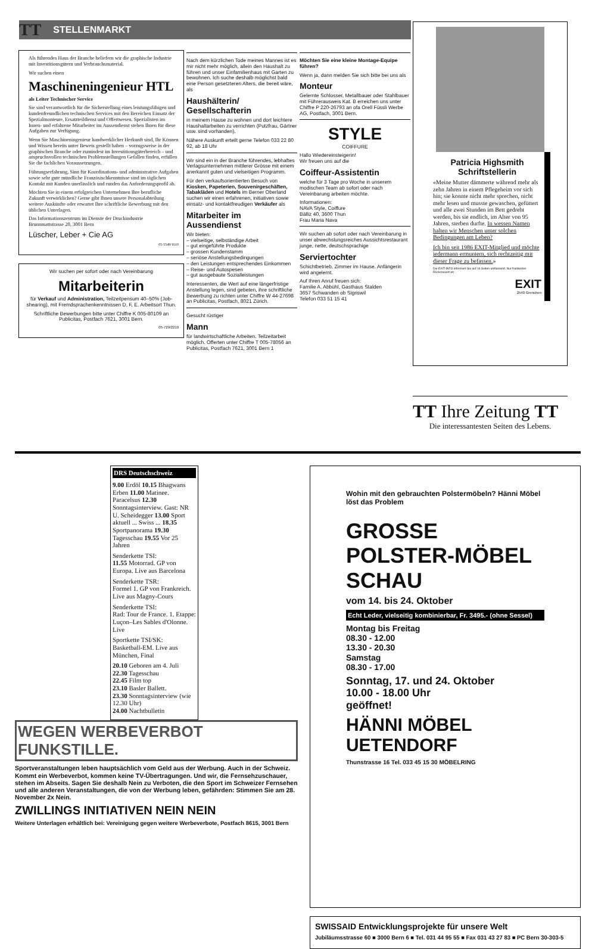TT STELLENMARKT
Als führendes Haus der Branche beliefern wir die graphische Industrie mit Investitionsgütern und Verbrauchsmaterial.
Wir suchen einen
Maschineningenieur HTL
als Leiter Technischer Service
Sie sind verantwortlich für die Sicherstellung eines leistungsfähigen und kundenfreundlichen technischen Services mit den Bereichen Einsatz der Spezialmonteure, Ersatzteildienst und Offertwesen. Spezialisten im Innen- und erfahrene Mitarbeiter im Aussendienst stehen Ihnen für diese Aufgaben zur Verfügung.
Wenn Sie Maschineningenieur handwerklicher Herkunft sind, Ihr Können und Wissen bereits unter Beweis gestellt haben – vorzugsweise in der graphischen Branche oder zumindest im Investitionsgüterbereich – und anspruchsvollen technischen Problemstellungen Gefallen finden, erfüllen Sie die fachlichen Voraussetzungen.
Führungserfahrung, Sinn für Koordinations- und administrative Aufgaben sowie sehr gute mündliche Französischkenntnisse sind im täglichen Kontakt mit Kunden unerlässlich und runden das Anforderungsprofil ab.
Möchten Sie in einem erfolgreichen Unternehmen Ihre berufliche Zukunft verwirklichen? Gerne gibt Ihnen unsere Personalabteilung weitere Auskünfte oder erwartet Ihre schriftliche Bewerbung mit den üblichen Unterlagen.
Das Informationszentrum im Dienste der Druckindustrie Brunnmattstrasse 20, 3001 Bern
Lüscher, Leber + Cie AG
05-5549/1610
Wir suchen per sofort oder nach Vereinbarung
Mitarbeiterin
für Verkauf und Administration, Teilzeitpensum 40–50% (Job-shearing), mit Fremdsprachenkenntnissen D, F, E. Arbeitsort Thun.
Schriftliche Bewerbungen bitte unter Chiffre K 005-80109 an Publicitas, Postfach 7621, 3001 Bern.
05-729/2210
Nach dem kürzlichen Tode meines Mannes ist es mir nicht mehr möglich, allein den Haushalt zu führen und unser Einfamilienhaus mit Garten zu bewohnen. Ich suche deshalb möglichst bald eine Person gesetzteren Alters, die bereit wäre, als
Haushälterin/ Gesellschafterin
in meinem Hause zu wohnen und dort leichtere Haushaltarbeiten zu verrichten (Putzfrau, Gärtner usw. sind vorhanden).
Nähere Auskunft erteilt gerne Telefon 033 22 80 92, ab 18 Uhr
Wir sind ein in der Branche führendes, lebhaftes Verlagsunternehmen mittlerer Grösse mit einem anerkannt guten und vielseitigen Programm.
Für den verkaufsorientierten Besuch von Kiosken, Papeterien, Souvenirgeschäften, Tabakläden und Hotels im Berner Oberland suchen wir einen erfahrenen, initiativen sowie einsatz- und kontaktfreudigen Verkäufer als
Mitarbeiter im Aussendienst
Wir bieten:
– vielseitige, selbständige Arbeit
– gut eingeführte Produkte
– grossen Kundenstamm
– seriöse Anstellungsbedingungen
– den Leistungen entsprechendes Einkommen
– Reise- und Autospesen
– gut ausgebaute Sozialleistungen
Interessenten, die Wert auf eine längerfristige Anstellung legen, sind gebeten, ihre schriftliche Bewerbung zu richten unter Chiffre W 44-27698 an Publicitas, Postfach, 8021 Zürich.
Gesucht rüstiger
Mann
für landwirtschaftliche Arbeiten. Teilzeitarbeit möglich. Offerten unter Chiffre T 005-78056 an Publicitas, Postfach 7621, 3001 Bern 1
Möchten Sie eine kleine Montage-Equipe führen?
Wenn ja, dann melden Sie sich bitte bei uns als
Monteur
Gelernte Schlosser, Metallbauer oder Stahlbauer mit Führerausweis Kat. B erreichen uns unter Chiffre P 220-26793 an ofa Orell Füssli Werbe AG, Postfach, 3001 Bern.
STYLE
COIFFURE
Hallo Wiedereinsteigerin!
Wir freuen uns auf die
Coiffeur-Assistentin
welche für 3 Tage pro Woche in unserem modischen Team ab sofort oder nach Vereinbarung arbeiten möchte.
Informationen:
NAVA Style, Coiffure
Bälliz 40, 3600 Thun
Frau Maria Nava
Wir suchen ab sofort oder nach Vereinbarung in unser abwechslungsreiches Aussichtsrestaurant junge, nette, deutschsprachige
Serviertochter
Schichtbetrieb, Zimmer im Hause. Anfängerin wird angelernt.
Auf Ihren Anruf freuen sich:
Familie A. Abbühl, Gasthaus Stalden
3657 Schwanden ob Sigriswil
Telefon 033 51 15 41
Patricia Highsmith
Schriftstellerin
«Meine Mutter dämmerte während mehr als zehn Jahren in einem Pflegeheim vor sich hin; sie konnte nicht mehr sprechen, nicht mehr lesen und musste gewaschen, gefüttert und alle zwei Stunden im Bett gedreht werden, bis sie endlich, im Alter von 95 Jahren, sterben durfte. In wessen Namen halten wir Menschen unter solchen Bedingungen am Leben?
Ich bin seit 1986 EXIT-Mitglied und möchte jedermann ermuntern, sich rechtzeitig mit dieser Frage zu befassen.»
Die EXIT-INFO informiert Sie auf 16 Seiten umfassend. Nur frankiertes Rückcouvert an:
EXIT
2540 Grenchen
TT Ihre Zeitung TT
Die interessantesten Seiten des Lebens.
DRS Deutschschweiz
9.00 Erdöl 10.15 Bhagwans Erben 11.00 Matinee. Paracelsus 12.30 Sonntagsinterview. Gast: NR U. Scheidegger 13.00 Sport aktuell ... Swiss ... 18.35 Sportpanorama 19.30 Tagesschau 19.55 Vor 25 Jahren
Senderkette TSI:
11.55 Motorrad. GP von Europa. Live aus Barcelona
Senderkette TSR:
Formel 1. GP von Frankreich. Live aus Magny-Cours
Senderkette TSI:
Rad: Tour de France. 1. Etappe: Luçon–Les Sables d'Olonne. Live
Sportkette TSI/SK:
Basketball-EM. Live aus München, Final
20.10 Geboren am 4. Juli
22.30 Tagesschau
22.45 Film top
23.10 Basler Ballett.
23.30 Sonntagsinterview (wie 12.30 Uhr)
24.00 Nachtbulletin
WEGEN WERBEVERBOT FUNKSTILLE.
Sportveranstaltungen leben hauptsächlich vom Geld aus der Werbung. Auch in der Schweiz. Kommt ein Werbeverbot, kommen keine TV-Übertragungen. Und wir, die Fernsehzuschauer, stehen im Abseits. Sagen Sie deshalb Nein zu Verboten, die den Sport im Schweizer Fernsehen und alle anderen Veranstaltungen, die von der Werbung leben, gefährden: Stimmen Sie am 28. November 2x Nein.
ZWILLINGS INITIATIVEN NEIN NEIN
Weitere Unterlagen erhältlich bei: Vereinigung gegen weitere Werbeverbote, Postfach 8615, 3001 Bern
Wohin mit den gebrauchten Polstermöbeln? Hänni Möbel löst das Problem
GROSSE POLSTER-MÖBEL SCHAU
vom 14. bis 24. Oktober
Echt Leder, vielseitig kombinierbar, Fr. 3495.- (ohne Sessel)
Montag bis Freitag
08.30 - 12.00
13.30 - 20.30
Samstag
08.30 - 17.00
Sonntag, 17. und 24. Oktober
10.00 - 18.00 Uhr
geöffnet!
HÄNNI MÖBEL UETENDORF
Thunstrasse 16 Tel. 033 45 15 30 MÖBELRING
SWISSAID Entwicklungsprojekte für unsere Welt
Jubiläumsstrasse 60 ■ 3000 Bern 6 ■ Tel. 031 44 95 55 ■ Fax 031 43 27 83 ■ PC Bern 30-303-5